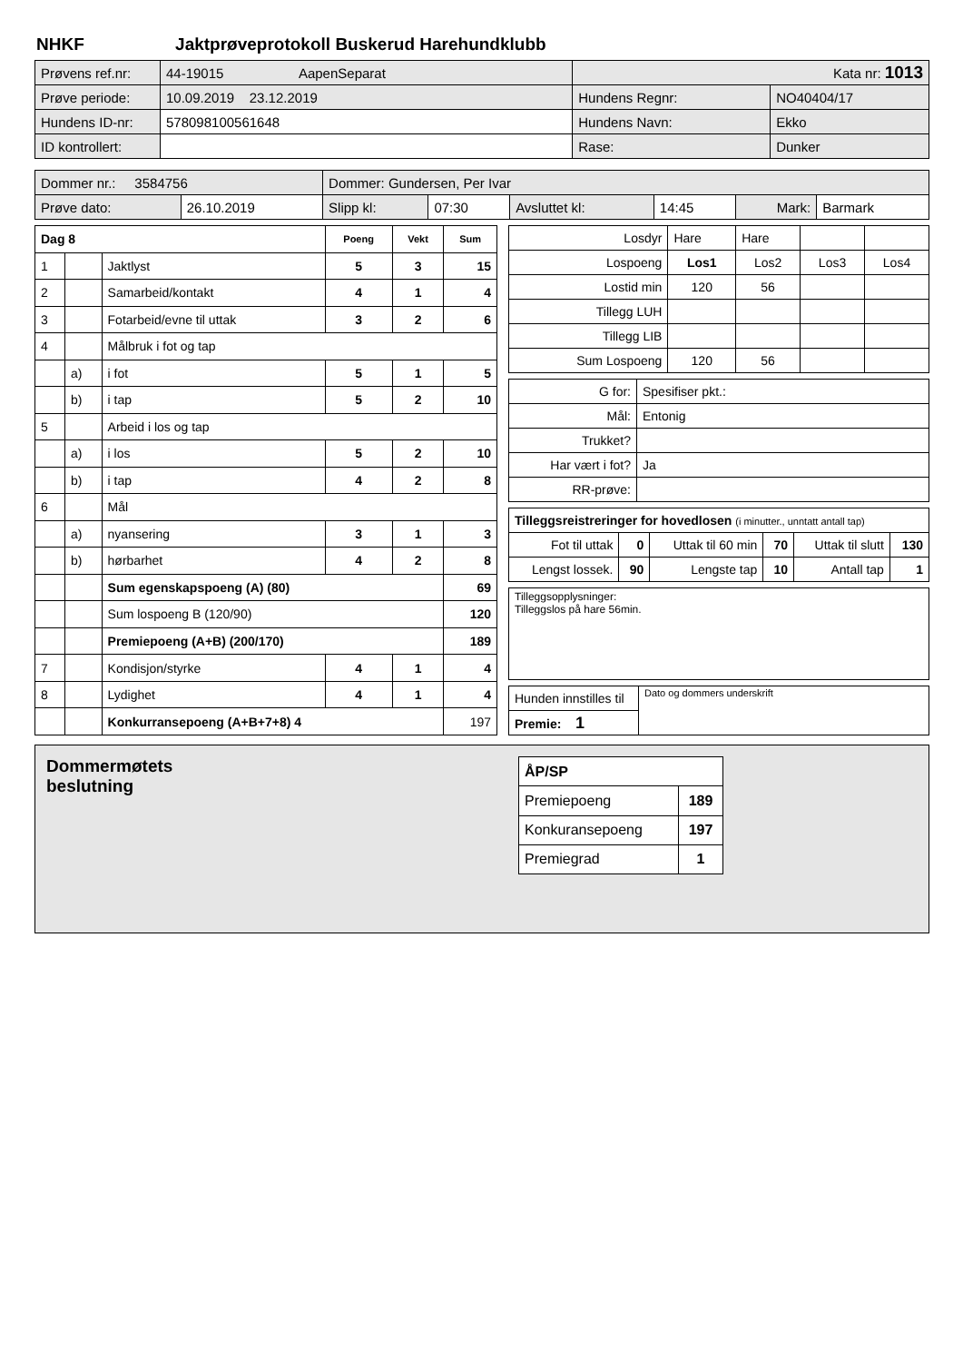NHKF Jaktprøveprotokoll Buskerud Harehundklubb
| Prøvens ref.nr: | 44-19015 AapenSeparat | Kata nr: 1013 | |
| Prøve periode: | 10.09.2019 23.12.2019 | Hundens Regnr: | NO40404/17 |
| Hundens ID-nr: | 578098100561648 | Hundens Navn: | Ekko |
| ID kontrollert: | | Rase: | Dunker |
| Dommer nr.: 3584756 | | Dommer: Gundersen, Per Ivar | | | | | |
| Prøve dato: | 26.10.2019 | Slipp kl: | 07:30 | Avsluttet kl: | 14:45 | Mark: | Barmark |
| Dag 8 | | | Poeng | Vekt | Sum |
| --- | --- | --- | --- | --- | --- |
| 1 | | Jaktlyst | 5 | 3 | 15 |
| 2 | | Samarbeid/kontakt | 4 | 1 | 4 |
| 3 | | Fotarbeid/evne til uttak | 3 | 2 | 6 |
| 4 | | Målbruk i fot og tap | | | |
| | a) | i fot | 5 | 1 | 5 |
| | b) | i tap | 5 | 2 | 10 |
| 5 | | Arbeid i los og tap | | | |
| | a) | i los | 5 | 2 | 10 |
| | b) | i tap | 4 | 2 | 8 |
| 6 | | Mål | | | |
| | a) | nyansering | 3 | 1 | 3 |
| | b) | hørbarhet | 4 | 2 | 8 |
| | | Sum egenskapspoeng (A) (80) | | | 69 |
| | | Sum lospoeng B (120/90) | | | 120 |
| | | Premiepoeng (A+B) (200/170) | | | 189 |
| 7 | | Kondisjon/styrke | 4 | 1 | 4 |
| 8 | | Lydighet | 4 | 1 | 4 |
| | | Konkurransepoeng (A+B+7+8) 4 | | | 197 |
| Losdyr | Hare | Hare | | |
| Lospoeng | Los1 | Los2 | Los3 | Los4 |
| Lostid min | 120 | 56 | | |
| Tillegg LUH | | | | |
| Tillegg LIB | | | | |
| Sum Lospoeng | 120 | 56 | | |
| G for: | Spesifiser pkt.: |
| Mål: | Entonig |
| Trukket? | |
| Har vært i fot? | Ja |
| RR-prøve: | |
| Tilleggsreistreringer for hovedlosen (i minutter., unntatt antall tap) | | | | | |
| Fot til uttak | 0 | Uttak til 60 min | 70 | Uttak til slutt | 130 |
| Lengst lossek. | 90 | Lengste tap | 10 | Antall tap | 1 |
Tilleggsopplysninger:
Tilleggslos på hare 56min.
| Hunden innstilles til | Dato og dommers underskrift |
| Premie: 1 | |
Dommermøtets
beslutning
| ÅP/SP | |
| Premiepoeng | 189 |
| Konkuransepoeng | 197 |
| Premiegrad | 1 |